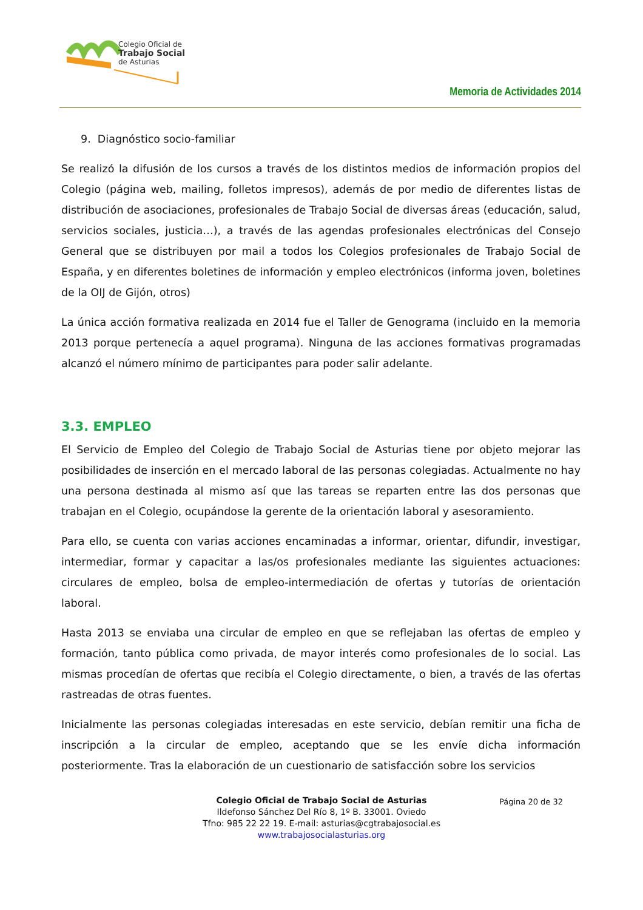Colegio Oficial de
Trabajo Social
de Asturias
Memoria de Actividades 2014
9. Diagnóstico socio-familiar
Se realizó la difusión de los cursos a través de los distintos medios de información propios del Colegio (página web, mailing, folletos impresos), además de por medio de diferentes listas de distribución de asociaciones, profesionales de Trabajo Social de diversas áreas (educación, salud, servicios sociales, justicia…), a través de las agendas profesionales electrónicas del Consejo General que se distribuyen por mail a todos los Colegios profesionales de Trabajo Social de España, y en diferentes boletines de información y empleo electrónicos (informa joven, boletines de la OIJ de Gijón, otros)
La única acción formativa realizada en 2014 fue el Taller de Genograma (incluido en la memoria 2013 porque pertenecía a aquel programa). Ninguna de las acciones formativas programadas alcanzó el número mínimo de participantes para poder salir adelante.
3.3. EMPLEO
El Servicio de Empleo del Colegio de Trabajo Social de Asturias tiene por objeto mejorar las posibilidades de inserción en el mercado laboral de las personas colegiadas. Actualmente no hay una persona destinada al mismo así que las tareas se reparten entre las dos personas que trabajan en el Colegio, ocupándose la gerente de la orientación laboral y asesoramiento.
Para ello, se cuenta con varias acciones encaminadas a informar, orientar, difundir, investigar, intermediar, formar y capacitar a las/os profesionales mediante las siguientes actuaciones: circulares de empleo, bolsa de empleo-intermediación de ofertas y tutorías de orientación laboral.
Hasta 2013 se enviaba una circular de empleo en que se reflejaban las ofertas de empleo y formación, tanto pública como privada, de mayor interés como profesionales de lo social. Las mismas procedían de ofertas que recibía el Colegio directamente, o bien, a través de las ofertas rastreadas de otras fuentes.
Inicialmente las personas colegiadas interesadas en este servicio, debían remitir una ficha de inscripción a la circular de empleo, aceptando que se les envíe dicha información posteriormente. Tras la elaboración de un cuestionario de satisfacción sobre los servicios
Página 20 de 32
Colegio Oficial de Trabajo Social de Asturias
Ildefonso Sánchez Del Río 8, 1º B. 33001. Oviedo
Tfno: 985 22 22 19. E-mail: asturias@cgtrabajosocial.es
www.trabajosocialasturias.org